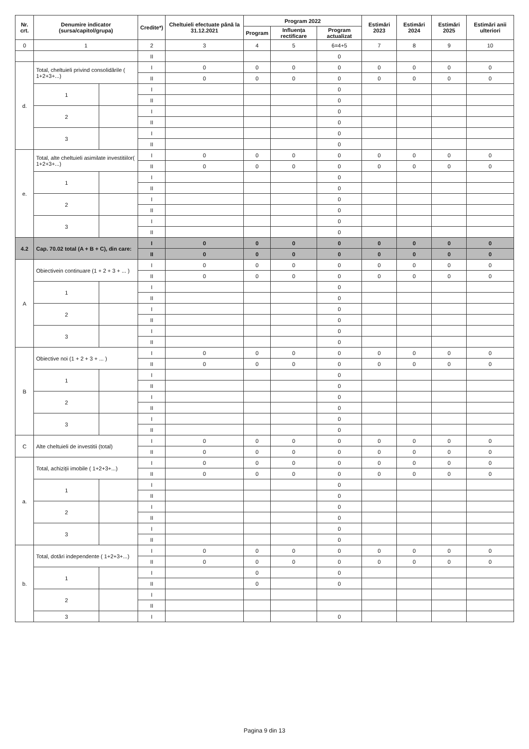| Nr. crt. | Denumire indicator (sursa/capitol/grupa) | | Credite*) | Cheltuieli efectuate până la 31.12.2021 | Program 2022 | | | Estimări 2023 | Estimări 2024 | Estimări 2025 | Estimări anii ulteriori |
| --- | --- | --- | --- | --- | --- | --- | --- | --- | --- | --- | --- |
| | | | | | Program | Influența rectificare | Program actualizat | | | | |
| 0 | 1 | | 2 | 3 | 4 | 5 | 6=4+5 | 7 | 8 | 9 | 10 |
| | | | II | | | | 0 | | | | |
| d. | Total, cheltuieli privind consolidările ( 1+2+3+...) | | I | 0 | 0 | 0 | 0 | 0 | 0 | 0 | 0 |
| | | | II | 0 | 0 | 0 | 0 | 0 | 0 | 0 | 0 |
| | 1 | | I | | | | 0 | | | | |
| | | | II | | | | 0 | | | | |
| | 2 | | I | | | | 0 | | | | |
| | | | II | | | | 0 | | | | |
| | 3 | | I | | | | 0 | | | | |
| | | | II | | | | 0 | | | | |
| e. | Total, alte cheltuieli asimilate investitiilor( 1+2+3+...) | | I | 0 | 0 | 0 | 0 | 0 | 0 | 0 | 0 |
| | | | II | 0 | 0 | 0 | 0 | 0 | 0 | 0 | 0 |
| | 1 | | I | | | | 0 | | | | |
| | | | II | | | | 0 | | | | |
| | 2 | | I | | | | 0 | | | | |
| | | | II | | | | 0 | | | | |
| | 3 | | I | | | | 0 | | | | |
| | | | II | | | | 0 | | | | |
| 4.2 | Cap. 70.02 total (A + B + C), din care: | | I | 0 | 0 | 0 | 0 | 0 | 0 | 0 | 0 |
| | | | II | 0 | 0 | 0 | 0 | 0 | 0 | 0 | 0 |
| A | Obiectivein continuare (1 + 2 + 3 + ... ) | | I | 0 | 0 | 0 | 0 | 0 | 0 | 0 | 0 |
| | | | II | 0 | 0 | 0 | 0 | 0 | 0 | 0 | 0 |
| | 1 | | I | | | | 0 | | | | |
| | | | II | | | | 0 | | | | |
| | 2 | | I | | | | 0 | | | | |
| | | | II | | | | 0 | | | | |
| | 3 | | I | | | | 0 | | | | |
| | | | II | | | | 0 | | | | |
| B | Obiective noi (1 + 2 + 3 + ... ) | | I | 0 | 0 | 0 | 0 | 0 | 0 | 0 | 0 |
| | | | II | 0 | 0 | 0 | 0 | 0 | 0 | 0 | 0 |
| | 1 | | I | | | | 0 | | | | |
| | | | II | | | | 0 | | | | |
| | 2 | | I | | | | 0 | | | | |
| | | | II | | | | 0 | | | | |
| | 3 | | I | | | | 0 | | | | |
| | | | II | | | | 0 | | | | |
| C | Alte cheltuieli de investitii (total) | | I | 0 | 0 | 0 | 0 | 0 | 0 | 0 | 0 |
| | | | II | 0 | 0 | 0 | 0 | 0 | 0 | 0 | 0 |
| a. | Total, achiziții imobile ( 1+2+3+...) | | I | 0 | 0 | 0 | 0 | 0 | 0 | 0 | 0 |
| | | | II | 0 | 0 | 0 | 0 | 0 | 0 | 0 | 0 |
| | 1 | | I | | | | 0 | | | | |
| | | | II | | | | 0 | | | | |
| | 2 | | I | | | | 0 | | | | |
| | | | II | | | | 0 | | | | |
| | 3 | | I | | | | 0 | | | | |
| | | | II | | | | 0 | | | | |
| b. | Total, dotări independente ( 1+2+3+...) | | I | 0 | 0 | 0 | 0 | 0 | 0 | 0 | 0 |
| | | | II | 0 | 0 | 0 | 0 | 0 | 0 | 0 | 0 |
| | 1 | | I | | 0 | | 0 | | | | |
| | | | II | | 0 | | 0 | | | | |
| | 2 | | I | | | | | | | | |
| | | | II | | | | | | | | |
| | 3 | | I | | | | 0 | | | | |
Pagina 9 din 13